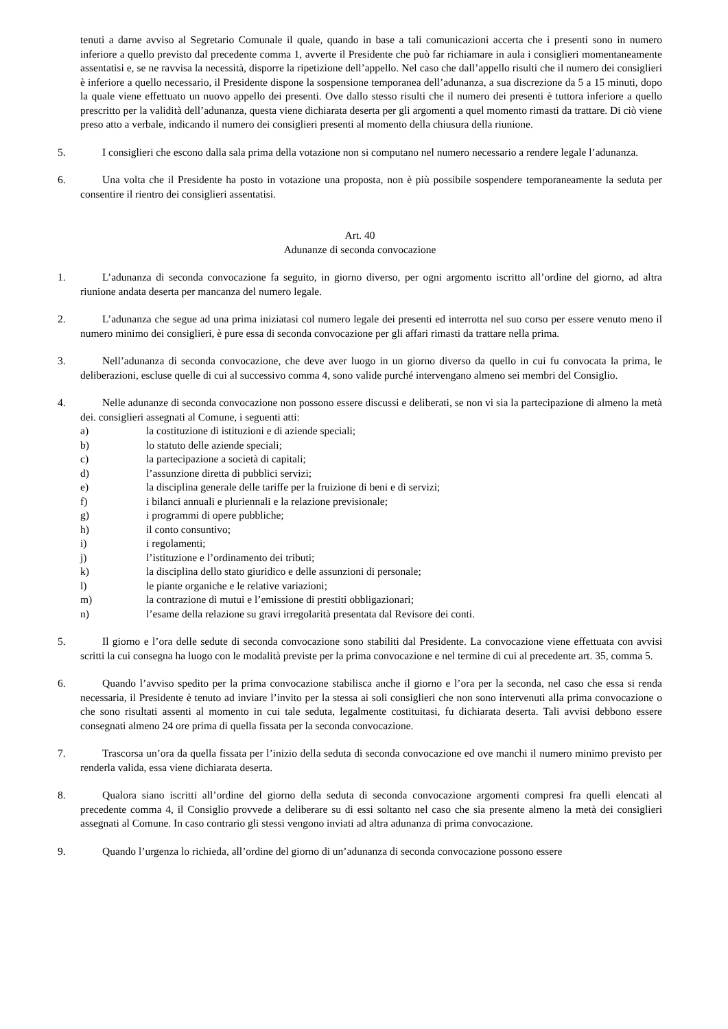tenuti a darne avviso al Segretario Comunale il quale, quando in base a tali comunicazioni accerta che i presenti sono in numero inferiore a quello previsto dal precedente comma 1, avverte il Presidente che può far richiamare in aula i consiglieri momentaneamente assentatisi e, se ne ravvisa la necessità, disporre la ripetizione dell’appello. Nel caso che dall’appello risulti che il numero dei consiglieri è inferiore a quello necessario, il Presidente dispone la sospensione temporanea dell’adunanza, a sua discrezione da 5 a 15 minuti, dopo la quale viene effettuato un nuovo appello dei presenti. Ove dallo stesso risulti che il numero dei presenti è tuttora inferiore a quello prescritto per la validità dell’adunanza, questa viene dichiarata deserta per gli argomenti a quel momento rimasti da trattare. Di ciò viene preso atto a verbale, indicando il numero dei consiglieri presenti al momento della chiusura della riunione.
5. I consiglieri che escono dalla sala prima della votazione non si computano nel numero necessario a rendere legale l’adunanza.
6. Una volta che il Presidente ha posto in votazione una proposta, non è più possibile sospendere temporaneamente la seduta per consentire il rientro dei consiglieri assentatisi.
Art. 40
Adunanze di seconda convocazione
1. L’adunanza di seconda convocazione fa seguito, in giorno diverso, per ogni argomento iscritto all’ordine del giorno, ad altra riunione andata deserta per mancanza del numero legale.
2. L’adunanza che segue ad una prima iniziatasi col numero legale dei presenti ed interrotta nel suo corso per essere venuto meno il numero minimo dei consiglieri, è pure essa di seconda convocazione per gli affari rimasti da trattare nella prima.
3. Nell’adunanza di seconda convocazione, che deve aver luogo in un giorno diverso da quello in cui fu convocata la prima, le deliberazioni, escluse quelle di cui al successivo comma 4, sono valide purché intervengano almeno sei membri del Consiglio.
4. Nelle adunanze di seconda convocazione non possono essere discussi e deliberati, se non vi sia la partecipazione di almeno la metà dei. consiglieri assegnati al Comune, i seguenti atti:
a) la costituzione di istituzioni e di aziende speciali;
b) lo statuto delle aziende speciali;
c) la partecipazione a società di capitali;
d) l’assunzione diretta di pubblici servizi;
e) la disciplina generale delle tariffe per la fruizione di beni e di servizi;
f) i bilanci annuali e pluriennali e la relazione previsionale;
g) i programmi di opere pubbliche;
h) il conto consuntivo;
i) i regolamenti;
j) l’istituzione e l’ordinamento dei tributi;
k) la disciplina dello stato giuridico e delle assunzioni di personale;
l) le piante organiche e le relative variazioni;
m) la contrazione di mutui e l’emissione di prestiti obbligazionari;
n) l’esame della relazione su gravi irregolarità presentata dal Revisore dei conti.
5. Il giorno e l’ora delle sedute di seconda convocazione sono stabiliti dal Presidente. La convocazione viene effettuata con avvisi scritti la cui consegna ha luogo con le modalità previste per la prima convocazione e nel termine di cui al precedente art. 35, comma 5.
6. Quando l’avviso spedito per la prima convocazione stabilisca anche il giorno e l’ora per la seconda, nel caso che essa si renda necessaria, il Presidente è tenuto ad inviare l’invito per la stessa ai soli consiglieri che non sono intervenuti alla prima convocazione o che sono risultati assenti al momento in cui tale seduta, legalmente costituitasi, fu dichiarata deserta. Tali avvisi debbono essere consegnati almeno 24 ore prima di quella fissata per la seconda convocazione.
7. Trascorsa un’ora da quella fissata per l’inizio della seduta di seconda convocazione ed ove manchi il numero minimo previsto per renderla valida, essa viene dichiarata deserta.
8. Qualora siano iscritti all’ordine del giorno della seduta di seconda convocazione argomenti compresi fra quelli elencati al precedente comma 4, il Consiglio provvede a deliberare su di essi soltanto nel caso che sia presente almeno la metà dei consiglieri assegnati al Comune. In caso contrario gli stessi vengono inviati ad altra adunanza di prima convocazione.
9. Quando l’urgenza lo richieda, all’ordine del giorno di un’adunanza di seconda convocazione possono essere